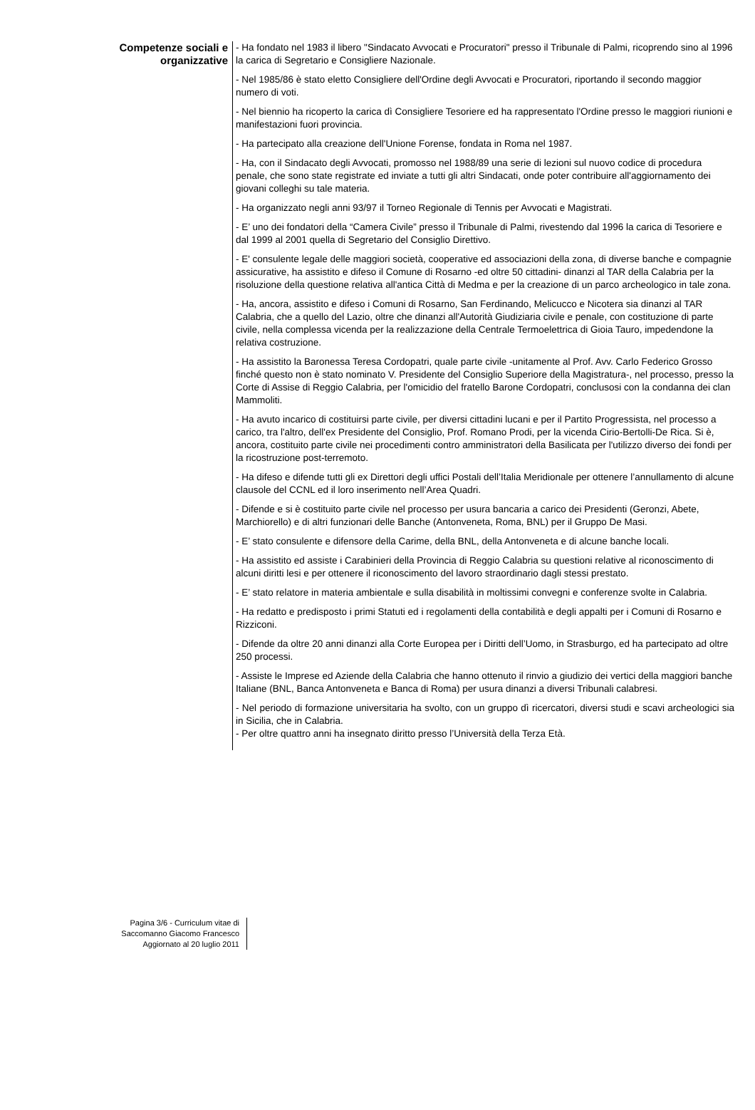Competenze sociali e
organizzative
- Ha fondato nel 1983 il libero "Sindacato Avvocati e Procuratori" presso il Tribunale di Palmi, ricoprendo sino al 1996 la carica di Segretario e Consigliere Nazionale.
- Nel 1985/86 è stato eletto Consigliere dell'Ordine degli Avvocati e Procuratori, riportando il secondo maggior numero di voti.
- Nel biennio ha ricoperto la carica dì Consigliere Tesoriere ed ha rappresentato l'Ordine presso le maggiori riunioni e manifestazioni fuori provincia.
- Ha partecipato alla creazione dell'Unione Forense, fondata in Roma nel 1987.
- Ha, con il Sindacato degli Avvocati, promosso nel 1988/89 una serie di lezioni sul nuovo codice di procedura penale, che sono state registrate ed inviate a tutti gli altri Sindacati, onde poter contribuire all'aggiornamento dei giovani colleghi su tale materia.
- Ha organizzato negli anni 93/97 il Torneo Regionale di Tennis per Avvocati e Magistrati.
- E’ uno dei fondatori della “Camera Civile” presso il Tribunale di Palmi, rivestendo dal 1996 la carica di Tesoriere e dal 1999 al 2001 quella di Segretario del Consiglio Direttivo.
- E' consulente legale delle maggiori società, cooperative ed associazioni della zona, di diverse banche e compagnie assicurative, ha assistito e difeso il Comune di Rosarno -ed oltre 50 cittadini- dinanzi al TAR della Calabria per la risoluzione della questione relativa all'antica Città di Medma e per la creazione di un parco archeologico in tale zona.
- Ha, ancora, assistito e difeso i Comuni di Rosarno, San Ferdinando, Melicucco e Nicotera sia dinanzi al TAR Calabria, che a quello del Lazio, oltre che dinanzi all'Autorità Giudiziaria civile e penale, con costituzione di parte civile, nella complessa vicenda per la realizzazione della Centrale Termoelettrica di Gioia Tauro, impedendone la relativa costruzione.
- Ha assistito la Baronessa Teresa Cordopatri, quale parte civile -unitamente al Prof. Avv. Carlo Federico Grosso finché questo non è stato nominato V. Presidente del Consiglio Superiore della Magistratura-, nel processo, presso la Corte di Assise di Reggio Calabria, per l'omicidio del fratello Barone Cordopatri, conclusosi con la condanna dei clan Mammoliti.
- Ha avuto incarico di costituirsi parte civile, per diversi cittadini lucani e per il Partito Progressista, nel processo a carico, tra l'altro, dell'ex Presidente del Consiglio, Prof. Romano Prodi, per la vicenda Cirio-Bertolli-De Rica. Si è, ancora, costituito parte civile nei procedimenti contro amministratori della Basilicata per l'utilizzo diverso dei fondi per la ricostruzione post-terremoto.
- Ha difeso e difende tutti gli ex Direttori degli uffici Postali dell’Italia Meridionale per ottenere l’annullamento di alcune clausole del CCNL ed il loro inserimento nell’Area Quadri.
- Difende e si è costituito parte civile nel processo per usura bancaria a carico dei Presidenti (Geronzi, Abete, Marchiorello) e di altri funzionari delle Banche (Antonveneta, Roma, BNL) per il Gruppo De Masi.
- E’ stato consulente e difensore della Carime, della BNL, della Antonveneta e di alcune banche locali.
- Ha assistito ed assiste i Carabinieri della Provincia di Reggio Calabria su questioni relative al riconoscimento di alcuni diritti lesi e per ottenere il riconoscimento del lavoro straordinario dagli stessi prestato.
- E’ stato relatore in materia ambientale e sulla disabilità in moltissimi convegni e conferenze svolte in Calabria.
- Ha redatto e predisposto i primi Statuti ed i regolamenti della contabilità e degli appalti per i Comuni di Rosarno e Rizziconi.
- Difende da oltre 20 anni dinanzi alla Corte Europea per i Diritti dell’Uomo, in Strasburgo, ed ha partecipato ad oltre 250 processi.
- Assiste le Imprese ed Aziende della Calabria che hanno ottenuto il rinvio a giudizio dei vertici della maggiori banche Italiane (BNL, Banca Antonveneta e Banca di Roma) per usura dinanzi a diversi Tribunali calabresi.
- Nel periodo di formazione universitaria ha svolto, con un gruppo dì ricercatori, diversi studi e scavi archeologici sia in Sicilia, che in Calabria.
- Per oltre quattro anni ha insegnato diritto presso l’Università della Terza Età.
Pagina 3/6 - Curriculum vitae di
Saccomanno Giacomo Francesco
Aggiornato al 20 luglio 2011